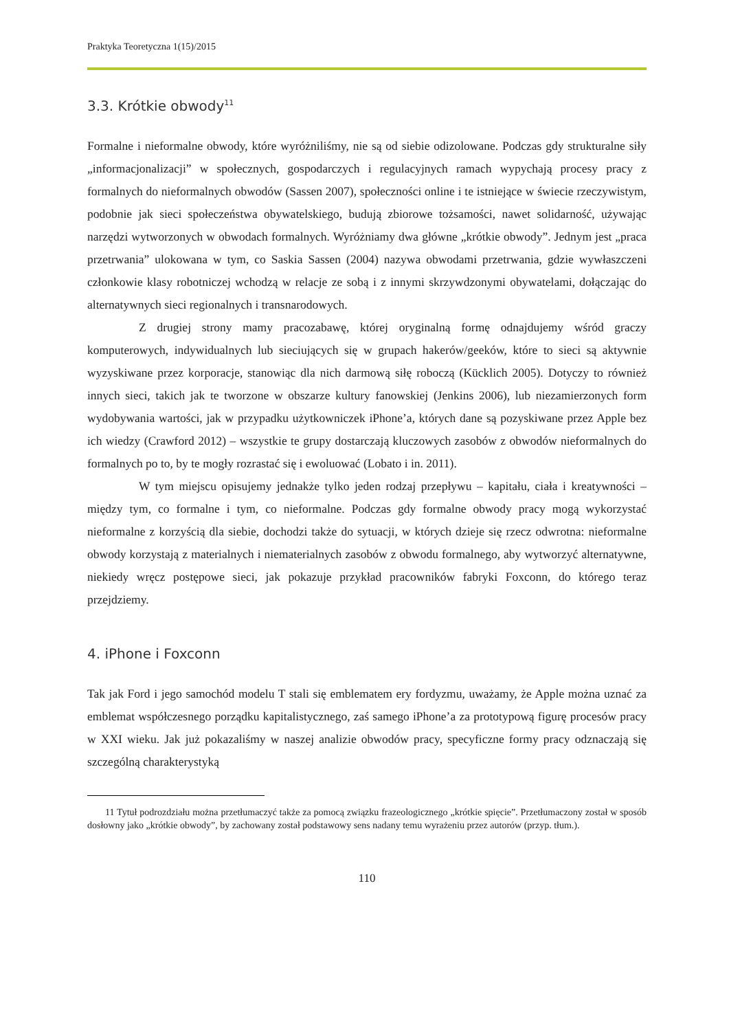Praktyka Teoretyczna 1(15)/2015
3.3. Krótkie obwody<sup>11</sup>
Formalne i nieformalne obwody, które wyróżniliśmy, nie są od siebie odizolowane. Podczas gdy strukturalne siły „informacjonalizacji” w społecznych, gospodarczych i regulacyjnych ramach wypychają procesy pracy z formalnych do nieformalnych obwodów (Sassen 2007), społeczności online i te istniejące w świecie rzeczywistym, podobnie jak sieci społeczeństwa obywatelskiego, budują zbiorowe tożsamości, nawet solidarność, używając narzędzi wytworzonych w obwodach formalnych. Wyróżniamy dwa główne „krótkie obwody”. Jednym jest „praca przetrwania” ulokowana w tym, co Saskia Sassen (2004) nazywa obwodami przetrwania, gdzie wywłaszczeni członkowie klasy robotniczej wchodzą w relacje ze sobą i z innymi skrzywdzonymi obywatelami, dołączając do alternatywnych sieci regionalnych i transnarodowych.
Z drugiej strony mamy pracozabawę, której oryginalną formę odnajdujemy wśród graczy komputerowych, indywidualnych lub sieciujących się w grupach hakerów/geeków, które to sieci są aktywnie wyzyskiwane przez korporacje, stanowiąc dla nich darmową siłę roboczą (Kücklich 2005). Dotyczy to również innych sieci, takich jak te tworzone w obszarze kultury fanowskiej (Jenkins 2006), lub niezamierzonych form wydobywania wartości, jak w przypadku użytkowniczek iPhone’a, których dane są pozyskiwane przez Apple bez ich wiedzy (Crawford 2012) – wszystkie te grupy dostarczają kluczowych zasobów z obwodów nieformalnych do formalnych po to, by te mogły rozrastać się i ewoluować (Lobato i in. 2011).
W tym miejscu opisujemy jednakże tylko jeden rodzaj przepływu – kapitału, ciała i kreatywności – między tym, co formalne i tym, co nieformalne. Podczas gdy formalne obwody pracy mogą wykorzystać nieformalne z korzyścią dla siebie, dochodzi także do sytuacji, w których dzieje się rzecz odwrotna: nieformalne obwody korzystają z materialnych i niematerialnych zasobów z obwodu formalnego, aby wytworzyć alternatywne, niekiedy wręcz postępowe sieci, jak pokazuje przykład pracowników fabryki Foxconn, do którego teraz przejdziemy.
4. iPhone i Foxconn
Tak jak Ford i jego samochód modelu T stali się emblematem ery fordyzmu, uważamy, że Apple można uznać za emblemat współczesnego porządku kapitalistycznego, zaś samego iPhone’a za prototypową figurę procesów pracy w XXI wieku. Jak już pokazaliśmy w naszej analizie obwodów pracy, specyficzne formy pracy odznaczają się szczególną charakterystyką
11 Tytuł podrozdziału można przetłumaczyć także za pomocą związku frazeologicznego „krótkie spięcie”. Przetłumaczony został w sposób dosłowny jako „krótkie obwody”, by zachowany został podstawowy sens nadany temu wyrażeniu przez autorów (przyp. tłum.).
110